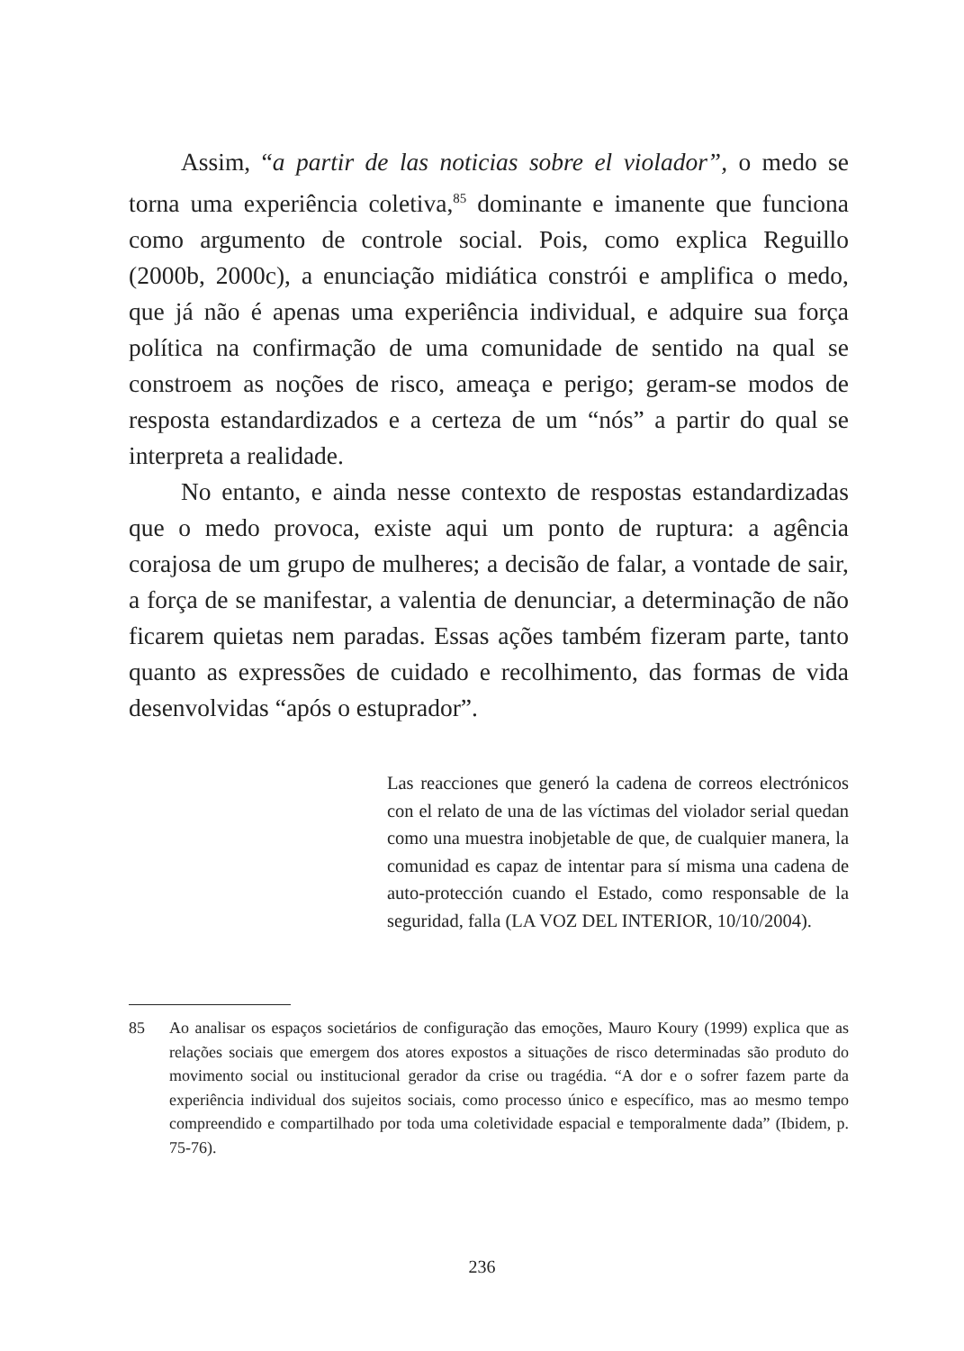Assim, “a partir de las noticias sobre el violador”, o medo se torna uma experiência coletiva,<sup>85</sup> dominante e imanente que funciona como argumento de controle social. Pois, como explica Reguillo (2000b, 2000c), a enunciação midiática constrói e amplifica o medo, que já não é apenas uma experiência individual, e adquire sua força política na confirmação de uma comunidade de sentido na qual se constroem as noções de risco, ameaça e perigo; geram-se modos de resposta estandardizados e a certeza de um “nós” a partir do qual se interpreta a realidade.
No entanto, e ainda nesse contexto de respostas estandardizadas que o medo provoca, existe aqui um ponto de ruptura: a agência corajosa de um grupo de mulheres; a decisão de falar, a vontade de sair, a força de se manifestar, a valentia de denunciar, a determinação de não ficarem quietas nem paradas. Essas ações também fizeram parte, tanto quanto as expressões de cuidado e recolhimento, das formas de vida desenvolvidas “após o estuprador”.
Las reacciones que generó la cadena de correos electrónicos con el relato de una de las víctimas del violador serial quedan como una muestra inobjetable de que, de cualquier manera, la comunidad es capaz de intentar para sí misma una cadena de auto-protección cuando el Estado, como responsable de la seguridad, falla (LA VOZ DEL INTERIOR, 10/10/2004).
85 Ao analisar os espaços societários de configuração das emoções, Mauro Koury (1999) explica que as relações sociais que emergem dos atores expostos a situações de risco determinadas são produto do movimento social ou institucional gerador da crise ou tragédia. “A dor e o sofrer fazem parte da experiência individual dos sujeitos sociais, como processo único e específico, mas ao mesmo tempo compreendido e compartilhado por toda uma coletividade espacial e temporalmente dada” (Ibidem, p. 75-76).
236